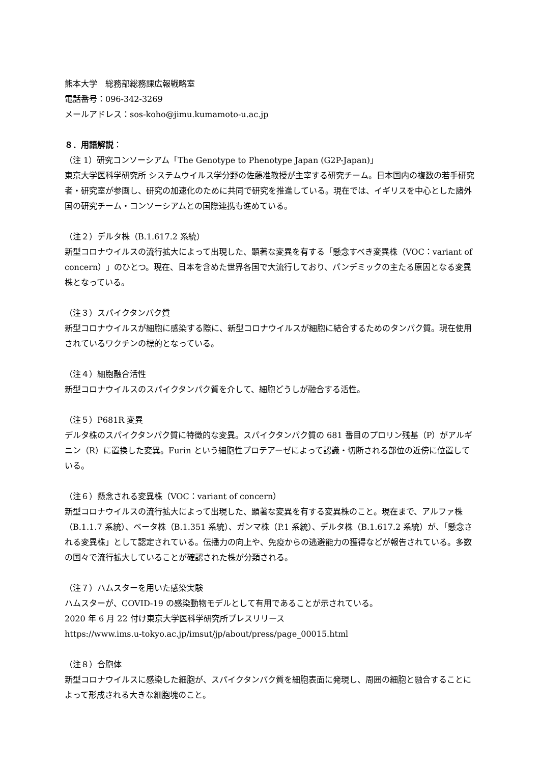熊本大学　総務部総務課広報戦略室
電話番号：096-342-3269
メールアドレス：sos-koho@jimu.kumamoto-u.ac.jp
８．用語解説：
（注 1）研究コンソーシアム「The Genotype to Phenotype Japan (G2P-Japan)」
東京大学医科学研究所 システムウイルス学分野の佐藤准教授が主宰する研究チーム。日本国内の複数の若手研究者・研究室が参画し、研究の加速化のために共同で研究を推進している。現在では、イギリスを中心とした諸外国の研究チーム・コンソーシアムとの国際連携も進めている。
（注２）デルタ株（B.1.617.2 系統）
新型コロナウイルスの流行拡大によって出現した、顕著な変異を有する「懸念すべき変異株（VOC：variant of concern）」のひとつ。現在、日本を含めた世界各国で大流行しており、パンデミックの主たる原因となる変異株となっている。
（注３）スパイクタンパク質
新型コロナウイルスが細胞に感染する際に、新型コロナウイルスが細胞に結合するためのタンパク質。現在使用されているワクチンの標的となっている。
（注４）細胞融合活性
新型コロナウイルスのスパイクタンパク質を介して、細胞どうしが融合する活性。
（注５）P681R 変異
デルタ株のスパイクタンパク質に特徴的な変異。スパイクタンパク質の 681 番目のプロリン残基（P）がアルギニン（R）に置換した変異。Furin という細胞性プロテアーゼによって認識・切断される部位の近傍に位置している。
（注６）懸念される変異株（VOC：variant of concern）
新型コロナウイルスの流行拡大によって出現した、顕著な変異を有する変異株のこと。現在まで、アルファ株（B.1.1.7 系統）、ベータ株（B.1.351 系統）、ガンマ株（P.1 系統）、デルタ株（B.1.617.2 系統）が、「懸念される変異株」として認定されている。伝播力の向上や、免疫からの逃避能力の獲得などが報告されている。多数の国々で流行拡大していることが確認された株が分類される。
（注７）ハムスターを用いた感染実験
ハムスターが、COVID-19 の感染動物モデルとして有用であることが示されている。
2020 年 6 月 22 付け東京大学医科学研究所プレスリリース
https://www.ims.u-tokyo.ac.jp/imsut/jp/about/press/page_00015.html
（注８）合胞体
新型コロナウイルスに感染した細胞が、スパイクタンパク質を細胞表面に発現し、周囲の細胞と融合することによって形成される大きな細胞塊のこと。